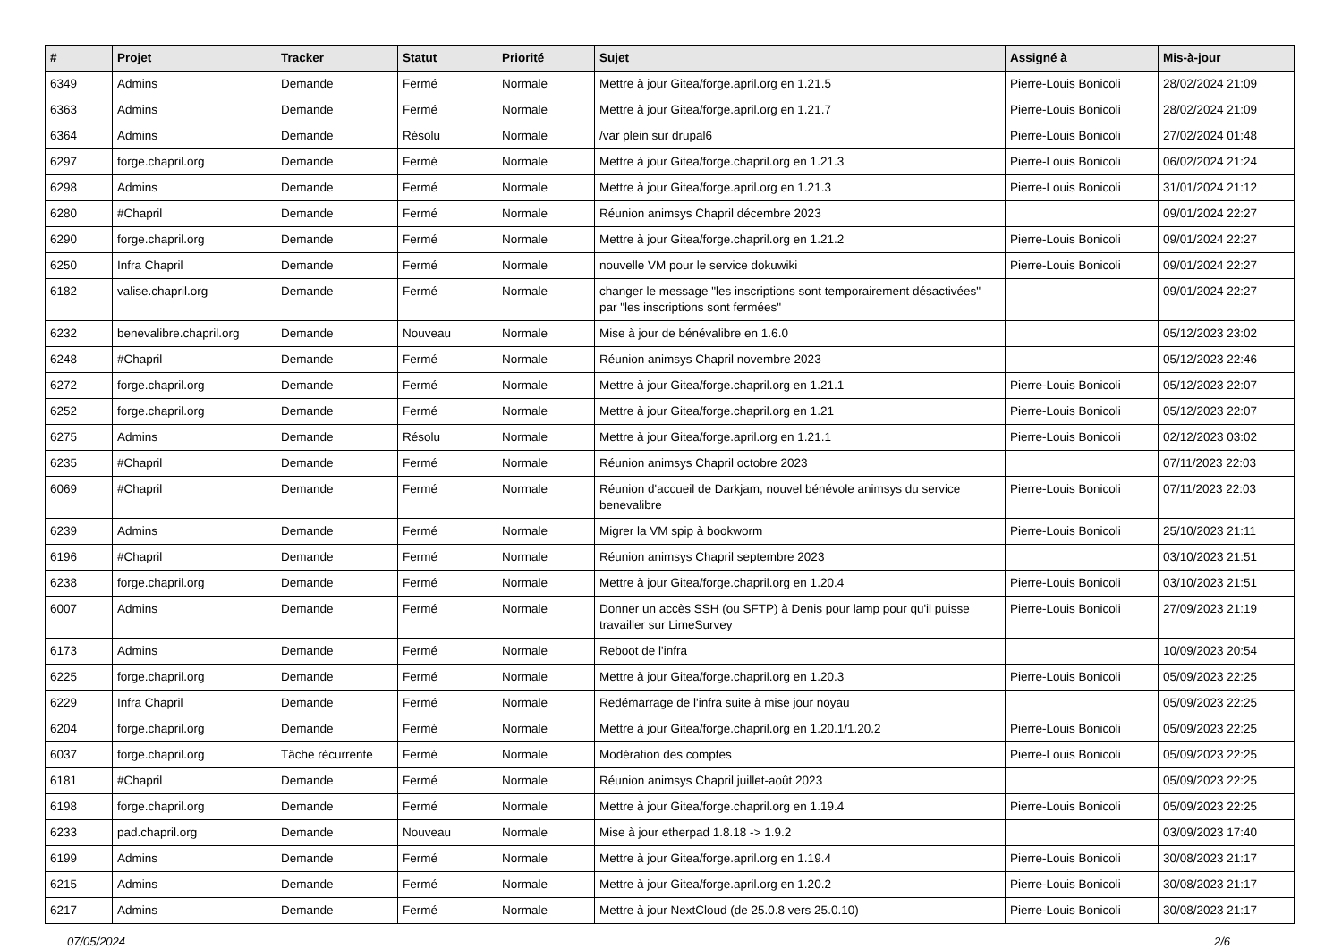| # | Projet | Tracker | Statut | Priorité | Sujet | Assigné à | Mis-à-jour |
| --- | --- | --- | --- | --- | --- | --- | --- |
| 6349 | Admins | Demande | Fermé | Normale | Mettre à jour Gitea/forge.april.org en 1.21.5 | Pierre-Louis Bonicoli | 28/02/2024 21:09 |
| 6363 | Admins | Demande | Fermé | Normale | Mettre à jour Gitea/forge.april.org en 1.21.7 | Pierre-Louis Bonicoli | 28/02/2024 21:09 |
| 6364 | Admins | Demande | Résolu | Normale | /var plein sur drupal6 | Pierre-Louis Bonicoli | 27/02/2024 01:48 |
| 6297 | forge.chapril.org | Demande | Fermé | Normale | Mettre à jour Gitea/forge.chapril.org en 1.21.3 | Pierre-Louis Bonicoli | 06/02/2024 21:24 |
| 6298 | Admins | Demande | Fermé | Normale | Mettre à jour Gitea/forge.april.org en 1.21.3 | Pierre-Louis Bonicoli | 31/01/2024 21:12 |
| 6280 | #Chapril | Demande | Fermé | Normale | Réunion animsys Chapril décembre 2023 | | 09/01/2024 22:27 |
| 6290 | forge.chapril.org | Demande | Fermé | Normale | Mettre à jour Gitea/forge.chapril.org en 1.21.2 | Pierre-Louis Bonicoli | 09/01/2024 22:27 |
| 6250 | Infra Chapril | Demande | Fermé | Normale | nouvelle VM pour le service dokuwiki | Pierre-Louis Bonicoli | 09/01/2024 22:27 |
| 6182 | valise.chapril.org | Demande | Fermé | Normale | changer le message "les inscriptions sont temporairement désactivées" par "les inscriptions sont fermées" | | 09/01/2024 22:27 |
| 6232 | benevalibre.chapril.org | Demande | Nouveau | Normale | Mise à jour de bénévalibre en 1.6.0 | | 05/12/2023 23:02 |
| 6248 | #Chapril | Demande | Fermé | Normale | Réunion animsys Chapril novembre 2023 | | 05/12/2023 22:46 |
| 6272 | forge.chapril.org | Demande | Fermé | Normale | Mettre à jour Gitea/forge.chapril.org en 1.21.1 | Pierre-Louis Bonicoli | 05/12/2023 22:07 |
| 6252 | forge.chapril.org | Demande | Fermé | Normale | Mettre à jour Gitea/forge.chapril.org en 1.21 | Pierre-Louis Bonicoli | 05/12/2023 22:07 |
| 6275 | Admins | Demande | Résolu | Normale | Mettre à jour Gitea/forge.april.org en 1.21.1 | Pierre-Louis Bonicoli | 02/12/2023 03:02 |
| 6235 | #Chapril | Demande | Fermé | Normale | Réunion animsys Chapril octobre 2023 | | 07/11/2023 22:03 |
| 6069 | #Chapril | Demande | Fermé | Normale | Réunion d'accueil de Darkjam, nouvel bénévole animsys du service benevalibre | Pierre-Louis Bonicoli | 07/11/2023 22:03 |
| 6239 | Admins | Demande | Fermé | Normale | Migrer la VM spip à bookworm | Pierre-Louis Bonicoli | 25/10/2023 21:11 |
| 6196 | #Chapril | Demande | Fermé | Normale | Réunion animsys Chapril septembre 2023 | | 03/10/2023 21:51 |
| 6238 | forge.chapril.org | Demande | Fermé | Normale | Mettre à jour Gitea/forge.chapril.org en 1.20.4 | Pierre-Louis Bonicoli | 03/10/2023 21:51 |
| 6007 | Admins | Demande | Fermé | Normale | Donner un accès SSH (ou SFTP) à Denis pour lamp pour qu'il puisse travailler sur LimeSurvey | Pierre-Louis Bonicoli | 27/09/2023 21:19 |
| 6173 | Admins | Demande | Fermé | Normale | Reboot de l'infra | | 10/09/2023 20:54 |
| 6225 | forge.chapril.org | Demande | Fermé | Normale | Mettre à jour Gitea/forge.chapril.org en 1.20.3 | Pierre-Louis Bonicoli | 05/09/2023 22:25 |
| 6229 | Infra Chapril | Demande | Fermé | Normale | Redémarrage de l'infra suite à mise jour noyau | | 05/09/2023 22:25 |
| 6204 | forge.chapril.org | Demande | Fermé | Normale | Mettre à jour Gitea/forge.chapril.org en 1.20.1/1.20.2 | Pierre-Louis Bonicoli | 05/09/2023 22:25 |
| 6037 | forge.chapril.org | Tâche récurrente | Fermé | Normale | Modération des comptes | Pierre-Louis Bonicoli | 05/09/2023 22:25 |
| 6181 | #Chapril | Demande | Fermé | Normale | Réunion animsys Chapril juillet-août 2023 | | 05/09/2023 22:25 |
| 6198 | forge.chapril.org | Demande | Fermé | Normale | Mettre à jour Gitea/forge.chapril.org en 1.19.4 | Pierre-Louis Bonicoli | 05/09/2023 22:25 |
| 6233 | pad.chapril.org | Demande | Nouveau | Normale | Mise à jour etherpad 1.8.18 -> 1.9.2 | | 03/09/2023 17:40 |
| 6199 | Admins | Demande | Fermé | Normale | Mettre à jour Gitea/forge.april.org en 1.19.4 | Pierre-Louis Bonicoli | 30/08/2023 21:17 |
| 6215 | Admins | Demande | Fermé | Normale | Mettre à jour Gitea/forge.april.org en 1.20.2 | Pierre-Louis Bonicoli | 30/08/2023 21:17 |
| 6217 | Admins | Demande | Fermé | Normale | Mettre à jour NextCloud (de 25.0.8 vers 25.0.10) | Pierre-Louis Bonicoli | 30/08/2023 21:17 |
07/05/2024 2/6